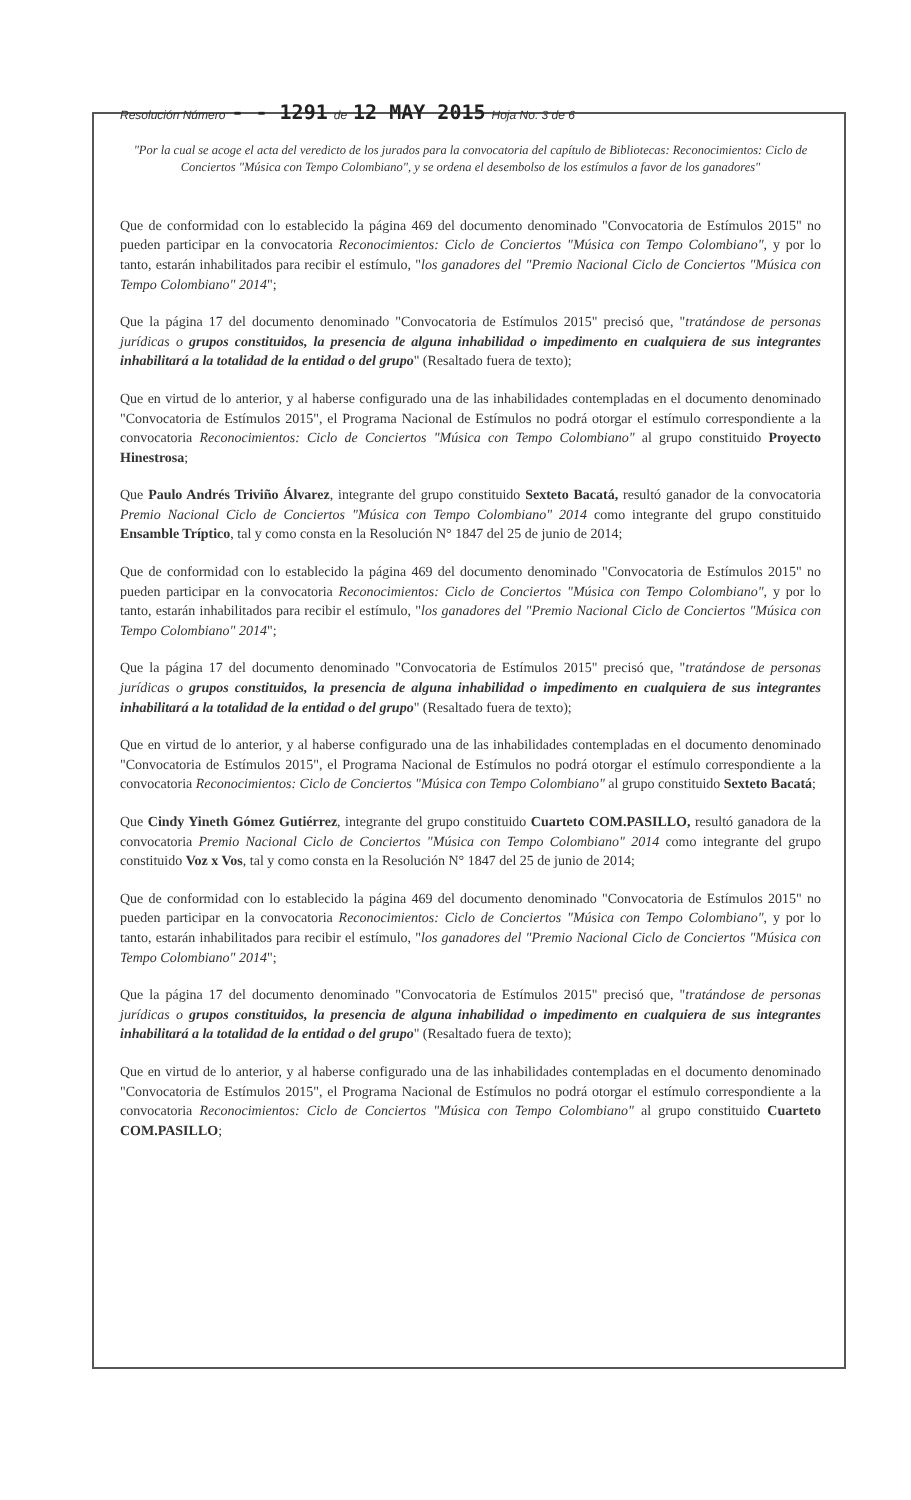Resolución Número - - 1291 de 12 MAY 2015 Hoja No. 3 de 6
"Por la cual se acoge el acta del veredicto de los jurados para la convocatoria del capítulo de Bibliotecas: Reconocimientos: Ciclo de Conciertos "Música con Tempo Colombiano", y se ordena el desembolso de los estímulos a favor de los ganadores"
Que de conformidad con lo establecido la página 469 del documento denominado "Convocatoria de Estímulos 2015" no pueden participar en la convocatoria Reconocimientos: Ciclo de Conciertos "Música con Tempo Colombiano", y por lo tanto, estarán inhabilitados para recibir el estímulo, "los ganadores del "Premio Nacional Ciclo de Conciertos "Música con Tempo Colombiano" 2014";
Que la página 17 del documento denominado "Convocatoria de Estímulos 2015" precisó que, "tratándose de personas jurídicas o grupos constituidos, la presencia de alguna inhabilidad o impedimento en cualquiera de sus integrantes inhabilitará a la totalidad de la entidad o del grupo" (Resaltado fuera de texto);
Que en virtud de lo anterior, y al haberse configurado una de las inhabilidades contempladas en el documento denominado "Convocatoria de Estímulos 2015", el Programa Nacional de Estímulos no podrá otorgar el estímulo correspondiente a la convocatoria Reconocimientos: Ciclo de Conciertos "Música con Tempo Colombiano" al grupo constituido Proyecto Hinestrosa;
Que Paulo Andrés Triviño Álvarez, integrante del grupo constituido Sexteto Bacatá, resultó ganador de la convocatoria Premio Nacional Ciclo de Conciertos "Música con Tempo Colombiano" 2014 como integrante del grupo constituido Ensamble Tríptico, tal y como consta en la Resolución N° 1847 del 25 de junio de 2014;
Que de conformidad con lo establecido la página 469 del documento denominado "Convocatoria de Estímulos 2015" no pueden participar en la convocatoria Reconocimientos: Ciclo de Conciertos "Música con Tempo Colombiano", y por lo tanto, estarán inhabilitados para recibir el estímulo, "los ganadores del "Premio Nacional Ciclo de Conciertos "Música con Tempo Colombiano" 2014";
Que la página 17 del documento denominado "Convocatoria de Estímulos 2015" precisó que, "tratándose de personas jurídicas o grupos constituidos, la presencia de alguna inhabilidad o impedimento en cualquiera de sus integrantes inhabilitará a la totalidad de la entidad o del grupo" (Resaltado fuera de texto);
Que en virtud de lo anterior, y al haberse configurado una de las inhabilidades contempladas en el documento denominado "Convocatoria de Estímulos 2015", el Programa Nacional de Estímulos no podrá otorgar el estímulo correspondiente a la convocatoria Reconocimientos: Ciclo de Conciertos "Música con Tempo Colombiano" al grupo constituido Sexteto Bacatá;
Que Cindy Yineth Gómez Gutiérrez, integrante del grupo constituido Cuarteto COM.PASILLO, resultó ganadora de la convocatoria Premio Nacional Ciclo de Conciertos "Música con Tempo Colombiano" 2014 como integrante del grupo constituido Voz x Vos, tal y como consta en la Resolución N° 1847 del 25 de junio de 2014;
Que de conformidad con lo establecido la página 469 del documento denominado "Convocatoria de Estímulos 2015" no pueden participar en la convocatoria Reconocimientos: Ciclo de Conciertos "Música con Tempo Colombiano", y por lo tanto, estarán inhabilitados para recibir el estímulo, "los ganadores del "Premio Nacional Ciclo de Conciertos "Música con Tempo Colombiano" 2014";
Que la página 17 del documento denominado "Convocatoria de Estímulos 2015" precisó que, "tratándose de personas jurídicas o grupos constituidos, la presencia de alguna inhabilidad o impedimento en cualquiera de sus integrantes inhabilitará a la totalidad de la entidad o del grupo" (Resaltado fuera de texto);
Que en virtud de lo anterior, y al haberse configurado una de las inhabilidades contempladas en el documento denominado "Convocatoria de Estímulos 2015", el Programa Nacional de Estímulos no podrá otorgar el estímulo correspondiente a la convocatoria Reconocimientos: Ciclo de Conciertos "Música con Tempo Colombiano" al grupo constituido Cuarteto COM.PASILLO;